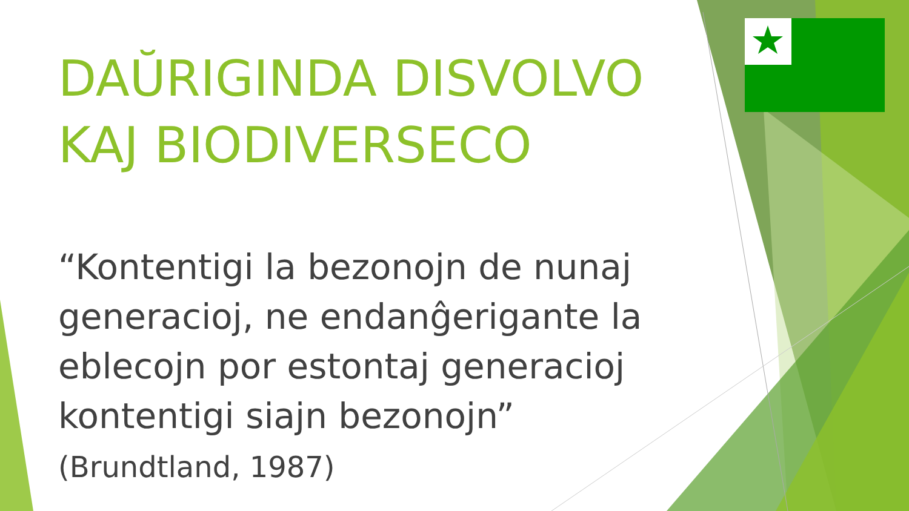DAŬRIGINDA DISVOLVO KAJ BIODIVERSECO
“Kontentigi la bezonojn de nunaj generacioj, ne endanĝerigante la eblecojn por estontaj generacioj kontentigi siajn bezonojn”
(Brundtland, 1987)